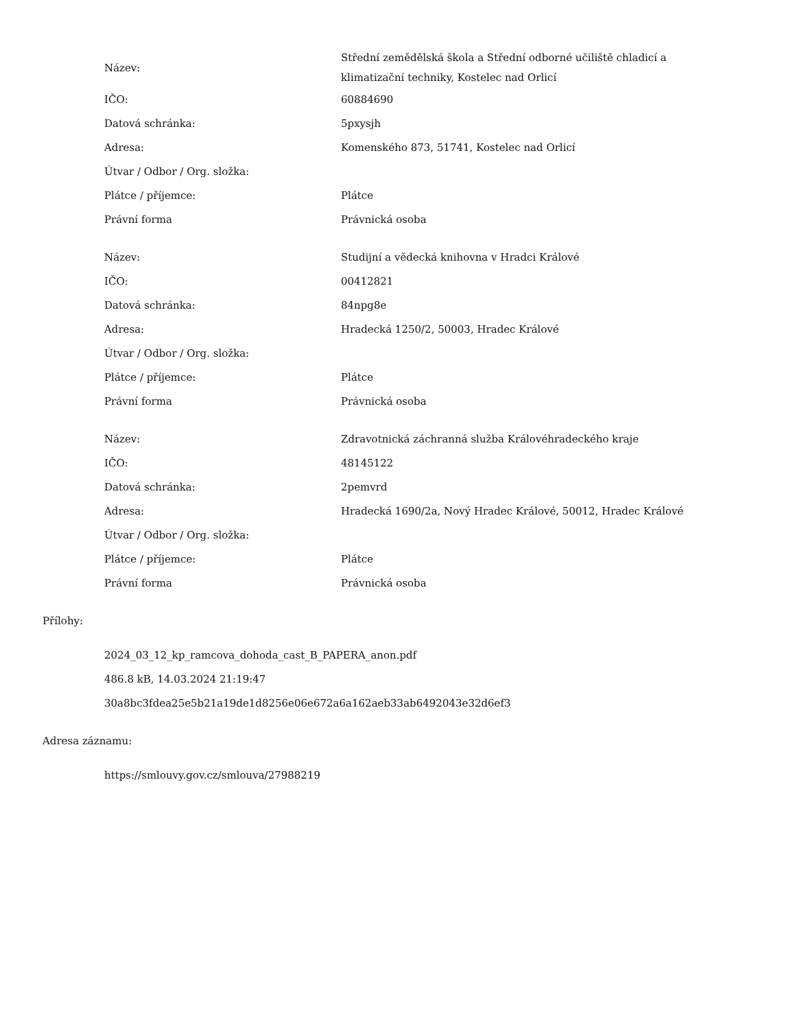| Název: | Střední zemědělská škola a Střední odborné učiliště chladicí a klimatizační techniky, Kostelec nad Orlicí |
| IČO: | 60884690 |
| Datová schránka: | 5pxysjh |
| Adresa: | Komenského 873, 51741, Kostelec nad Orlicí |
| Útvar / Odbor / Org. složka: | |
| Plátce / příjemce: | Plátce |
| Právní forma | Právnická osoba |
| Název: | Studijní a vědecká knihovna v Hradci Králové |
| IČO: | 00412821 |
| Datová schránka: | 84npg8e |
| Adresa: | Hradecká 1250/2, 50003, Hradec Králové |
| Útvar / Odbor / Org. složka: | |
| Plátce / příjemce: | Plátce |
| Právní forma | Právnická osoba |
| Název: | Zdravotnická záchranná služba Královéhradeckého kraje |
| IČO: | 48145122 |
| Datová schránka: | 2pemvrd |
| Adresa: | Hradecká 1690/2a, Nový Hradec Králové, 50012, Hradec Králové |
| Útvar / Odbor / Org. složka: | |
| Plátce / příjemce: | Plátce |
| Právní forma | Právnická osoba |
Přílohy:
2024_03_12_kp_ramcova_dohoda_cast_B_PAPERA_anon.pdf
486.8 kB, 14.03.2024 21:19:47
30a8bc3fdea25e5b21a19de1d8256e06e672a6a162aeb33ab6492043e32d6ef3
Adresa záznamu:
https://smlouvy.gov.cz/smlouva/27988219